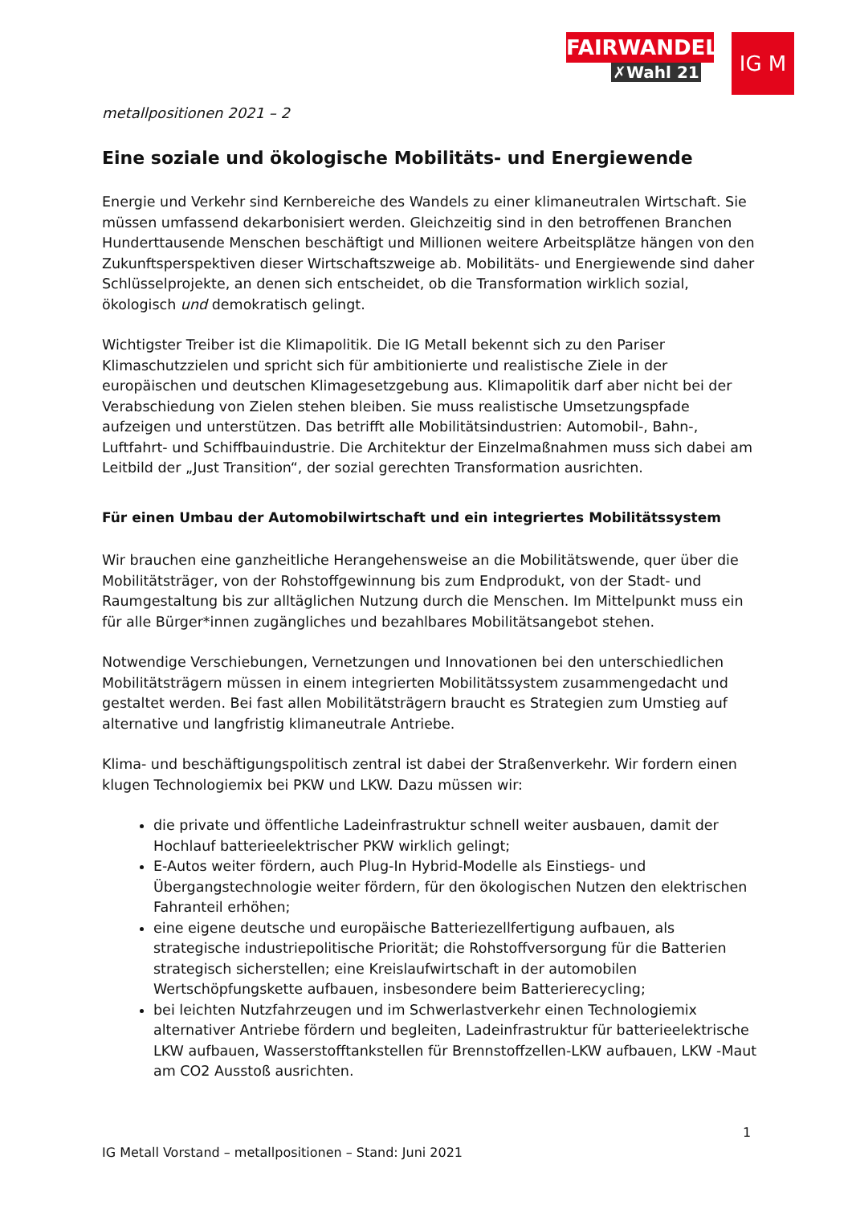FAIRWANDEL
✗Wahl 21
IG M
metallpositionen 2021 – 2
Eine soziale und ökologische Mobilitäts- und Energiewende
Energie und Verkehr sind Kernbereiche des Wandels zu einer klimaneutralen Wirtschaft. Sie müssen umfassend dekarbonisiert werden. Gleichzeitig sind in den betroffenen Branchen Hunderttausende Menschen beschäftigt und Millionen weitere Arbeitsplätze hängen von den Zukunftsperspektiven dieser Wirtschaftszweige ab. Mobilitäts- und Energiewende sind daher Schlüsselprojekte, an denen sich entscheidet, ob die Transformation wirklich sozial, ökologisch und demokratisch gelingt.
Wichtigster Treiber ist die Klimapolitik. Die IG Metall bekennt sich zu den Pariser Klimaschutzzielen und spricht sich für ambitionierte und realistische Ziele in der europäischen und deutschen Klimagesetzgebung aus. Klimapolitik darf aber nicht bei der Verabschiedung von Zielen stehen bleiben. Sie muss realistische Umsetzungspfade aufzeigen und unterstützen. Das betrifft alle Mobilitätsindustrien: Automobil-, Bahn-, Luftfahrt- und Schiffbauindustrie. Die Architektur der Einzelmaßnahmen muss sich dabei am Leitbild der „Just Transition“, der sozial gerechten Transformation ausrichten.
Für einen Umbau der Automobilwirtschaft und ein integriertes Mobilitätssystem
Wir brauchen eine ganzheitliche Herangehensweise an die Mobilitätswende, quer über die Mobilitätsträger, von der Rohstoffgewinnung bis zum Endprodukt, von der Stadt- und Raumgestaltung bis zur alltäglichen Nutzung durch die Menschen. Im Mittelpunkt muss ein für alle Bürger*innen zugängliches und bezahlbares Mobilitätsangebot stehen.
Notwendige Verschiebungen, Vernetzungen und Innovationen bei den unterschiedlichen Mobilitätsträgern müssen in einem integrierten Mobilitätssystem zusammengedacht und gestaltet werden. Bei fast allen Mobilitätsträgern braucht es Strategien zum Umstieg auf alternative und langfristig klimaneutrale Antriebe.
Klima- und beschäftigungspolitisch zentral ist dabei der Straßenverkehr. Wir fordern einen klugen Technologiemix bei PKW und LKW. Dazu müssen wir:
die private und öffentliche Ladeinfrastruktur schnell weiter ausbauen, damit der Hochlauf batterieelektrischer PKW wirklich gelingt;
E-Autos weiter fördern, auch Plug-In Hybrid-Modelle als Einstiegs- und Übergangstechnologie weiter fördern, für den ökologischen Nutzen den elektrischen Fahranteil erhöhen;
eine eigene deutsche und europäische Batteriezellfertigung aufbauen, als strategische industriepolitische Priorität; die Rohstoffversorgung für die Batterien strategisch sicherstellen; eine Kreislaufwirtschaft in der automobilen Wertschöpfungskette aufbauen, insbesondere beim Batterierecycling;
bei leichten Nutzfahrzeugen und im Schwerlastverkehr einen Technologiemix alternativer Antriebe fördern und begleiten, Ladeinfrastruktur für batterieelektrische LKW aufbauen, Wasserstofftankstellen für Brennstoffzellen-LKW aufbauen, LKW -Maut am CO2 Ausstoß ausrichten.
1
IG Metall Vorstand – metallpositionen – Stand: Juni 2021